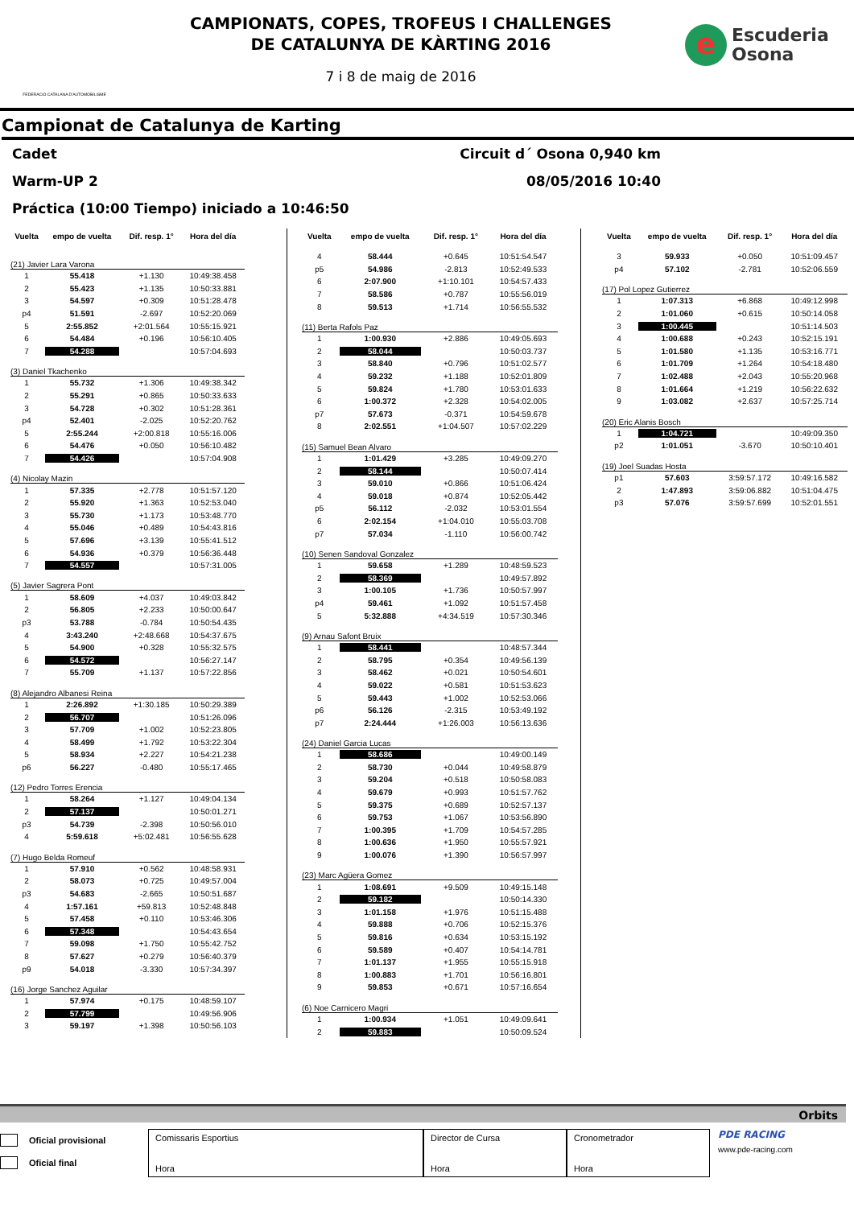FEDERACIO CATALANA D'AUTOMOBILISME
CAMPIONATS, COPES, TROFEUS I CHALLENGES
DE CATALUNYA DE KÀRTING 2016
7 i 8 de maig de 2016
e
Escuderia
Osona
Campionat de Catalunya de Karting
Cadet Circuit d´ Osona 0,940 km
Warm-UP 2 08/05/2016 10:40
Práctica (10:00 Tiempo) iniciado a 10:46:50
| Vuelta | empo de vuelta | Dif. resp. 1° | Hora del día |
| --- | --- | --- | --- |
| (21) Javier Lara Varona | | | |
| 1 | 55.418 | +1.130 | 10:49:38.458 |
| 2 | 55.423 | +1.135 | 10:50:33.881 |
| 3 | 54.597 | +0.309 | 10:51:28.478 |
| p4 | 51.591 | -2.697 | 10:52:20.069 |
| 5 | 2:55.852 | +2:01.564 | 10:55:15.921 |
| 6 | 54.484 | +0.196 | 10:56:10.405 |
| 7 | 54.288 | | 10:57:04.693 |
| (3) Daniel Tkachenko | | | |
| 1 | 55.732 | +1.306 | 10:49:38.342 |
| 2 | 55.291 | +0.865 | 10:50:33.633 |
| 3 | 54.728 | +0.302 | 10:51:28.361 |
| p4 | 52.401 | -2.025 | 10:52:20.762 |
| 5 | 2:55.244 | +2:00.818 | 10:55:16.006 |
| 6 | 54.476 | +0.050 | 10:56:10.482 |
| 7 | 54.426 | | 10:57:04.908 |
| (4) Nicolay Mazin | | | |
| 1 | 57.335 | +2.778 | 10:51:57.120 |
| 2 | 55.920 | +1.363 | 10:52:53.040 |
| 3 | 55.730 | +1.173 | 10:53:48.770 |
| 4 | 55.046 | +0.489 | 10:54:43.816 |
| 5 | 57.696 | +3.139 | 10:55:41.512 |
| 6 | 54.936 | +0.379 | 10:56:36.448 |
| 7 | 54.557 | | 10:57:31.005 |
| (5) Javier Sagrera Pont | | | |
| 1 | 58.609 | +4.037 | 10:49:03.842 |
| 2 | 56.805 | +2.233 | 10:50:00.647 |
| p3 | 53.788 | -0.784 | 10:50:54.435 |
| 4 | 3:43.240 | +2:48.668 | 10:54:37.675 |
| 5 | 54.900 | +0.328 | 10:55:32.575 |
| 6 | 54.572 | | 10:56:27.147 |
| 7 | 55.709 | +1.137 | 10:57:22.856 |
| (8) Alejandro Albanesi Reina | | | |
| 1 | 2:26.892 | +1:30.185 | 10:50:29.389 |
| 2 | 56.707 | | 10:51:26.096 |
| 3 | 57.709 | +1.002 | 10:52:23.805 |
| 4 | 58.499 | +1.792 | 10:53:22.304 |
| 5 | 58.934 | +2.227 | 10:54:21.238 |
| p6 | 56.227 | -0.480 | 10:55:17.465 |
| (12) Pedro Torres Erencia | | | |
| 1 | 58.264 | +1.127 | 10:49:04.134 |
| 2 | 57.137 | | 10:50:01.271 |
| p3 | 54.739 | -2.398 | 10:50:56.010 |
| 4 | 5:59.618 | +5:02.481 | 10:56:55.628 |
| (7) Hugo Belda Romeuf | | | |
| 1 | 57.910 | +0.562 | 10:48:58.931 |
| 2 | 58.073 | +0.725 | 10:49:57.004 |
| p3 | 54.683 | -2.665 | 10:50:51.687 |
| 4 | 1:57.161 | +59.813 | 10:52:48.848 |
| 5 | 57.458 | +0.110 | 10:53:46.306 |
| 6 | 57.348 | | 10:54:43.654 |
| 7 | 59.098 | +1.750 | 10:55:42.752 |
| 8 | 57.627 | +0.279 | 10:56:40.379 |
| p9 | 54.018 | -3.330 | 10:57:34.397 |
| (16) Jorge Sanchez Aguilar | | | |
| 1 | 57.974 | +0.175 | 10:48:59.107 |
| 2 | 57.799 | | 10:49:56.906 |
| 3 | 59.197 | +1.398 | 10:50:56.103 |
| Vuelta | empo de vuelta | Dif. resp. 1° | Hora del día |
| --- | --- | --- | --- |
| 4 | 58.444 | +0.645 | 10:51:54.547 |
| p5 | 54.986 | -2.813 | 10:52:49.533 |
| 6 | 2:07.900 | +1:10.101 | 10:54:57.433 |
| 7 | 58.586 | +0.787 | 10:55:56.019 |
| 8 | 59.513 | +1.714 | 10:56:55.532 |
| (11) Berta Rafols Paz | | | |
| 1 | 1:00.930 | +2.886 | 10:49:05.693 |
| 2 | 58.044 | | 10:50:03.737 |
| 3 | 58.840 | +0.796 | 10:51:02.577 |
| 4 | 59.232 | +1.188 | 10:52:01.809 |
| 5 | 59.824 | +1.780 | 10:53:01.633 |
| 6 | 1:00.372 | +2.328 | 10:54:02.005 |
| p7 | 57.673 | -0.371 | 10:54:59.678 |
| 8 | 2:02.551 | +1:04.507 | 10:57:02.229 |
| (15) Samuel Bean Alvaro | | | |
| 1 | 1:01.429 | +3.285 | 10:49:09.270 |
| 2 | 58.144 | | 10:50:07.414 |
| 3 | 59.010 | +0.866 | 10:51:06.424 |
| 4 | 59.018 | +0.874 | 10:52:05.442 |
| p5 | 56.112 | -2.032 | 10:53:01.554 |
| 6 | 2:02.154 | +1:04.010 | 10:55:03.708 |
| p7 | 57.034 | -1.110 | 10:56:00.742 |
| (10) Senen Sandoval Gonzalez | | | |
| 1 | 59.658 | +1.289 | 10:48:59.523 |
| 2 | 58.369 | | 10:49:57.892 |
| 3 | 1:00.105 | +1.736 | 10:50:57.997 |
| p4 | 59.461 | +1.092 | 10:51:57.458 |
| 5 | 5:32.888 | +4:34.519 | 10:57:30.346 |
| (9) Arnau Safont Bruix | | | |
| 1 | 58.441 | | 10:48:57.344 |
| 2 | 58.795 | +0.354 | 10:49:56.139 |
| 3 | 58.462 | +0.021 | 10:50:54.601 |
| 4 | 59.022 | +0.581 | 10:51:53.623 |
| 5 | 59.443 | +1.002 | 10:52:53.066 |
| p6 | 56.126 | -2.315 | 10:53:49.192 |
| p7 | 2:24.444 | +1:26.003 | 10:56:13.636 |
| (24) Daniel Garcia Lucas | | | |
| 1 | 58.686 | | 10:49:00.149 |
| 2 | 58.730 | +0.044 | 10:49:58.879 |
| 3 | 59.204 | +0.518 | 10:50:58.083 |
| 4 | 59.679 | +0.993 | 10:51:57.762 |
| 5 | 59.375 | +0.689 | 10:52:57.137 |
| 6 | 59.753 | +1.067 | 10:53:56.890 |
| 7 | 1:00.395 | +1.709 | 10:54:57.285 |
| 8 | 1:00.636 | +1.950 | 10:55:57.921 |
| 9 | 1:00.076 | +1.390 | 10:56:57.997 |
| (23) Marc Agüera Gomez | | | |
| 1 | 1:08.691 | +9.509 | 10:49:15.148 |
| 2 | 59.182 | | 10:50:14.330 |
| 3 | 1:01.158 | +1.976 | 10:51:15.488 |
| 4 | 59.888 | +0.706 | 10:52:15.376 |
| 5 | 59.816 | +0.634 | 10:53:15.192 |
| 6 | 59.589 | +0.407 | 10:54:14.781 |
| 7 | 1:01.137 | +1.955 | 10:55:15.918 |
| 8 | 1:00.883 | +1.701 | 10:56:16.801 |
| 9 | 59.853 | +0.671 | 10:57:16.654 |
| (6) Noe Carnicero Magri | | | |
| 1 | 1:00.934 | +1.051 | 10:49:09.641 |
| 2 | 59.883 | | 10:50:09.524 |
| Vuelta | empo de vuelta | Dif. resp. 1° | Hora del día |
| --- | --- | --- | --- |
| 3 | 59.933 | +0.050 | 10:51:09.457 |
| p4 | 57.102 | -2.781 | 10:52:06.559 |
| (17) Pol Lopez Gutierrez | | | |
| 1 | 1:07.313 | +6.868 | 10:49:12.998 |
| 2 | 1:01.060 | +0.615 | 10:50:14.058 |
| 3 | 1:00.445 | | 10:51:14.503 |
| 4 | 1:00.688 | +0.243 | 10:52:15.191 |
| 5 | 1:01.580 | +1.135 | 10:53:16.771 |
| 6 | 1:01.709 | +1.264 | 10:54:18.480 |
| 7 | 1:02.488 | +2.043 | 10:55:20.968 |
| 8 | 1:01.664 | +1.219 | 10:56:22.632 |
| 9 | 1:03.082 | +2.637 | 10:57:25.714 |
| (20) Eric Alanis Bosch | | | |
| 1 | 1:04.721 | | 10:49:09.350 |
| p2 | 1:01.051 | -3.670 | 10:50:10.401 |
| (19) Joel Suadas Hosta | | | |
| p1 | 57.603 | 3:59:57.172 | 10:49:16.582 |
| 2 | 1:47.893 | 3:59:06.882 | 10:51:04.475 |
| p3 | 57.076 | 3:59:57.699 | 10:52:01.551 |
Orbits
Oficial provisional
Oficial final
Comissaris Esportius
Hora
Director de Cursa
Hora
Cronometrador
Hora
PDE RACING
www.pde-racing.com